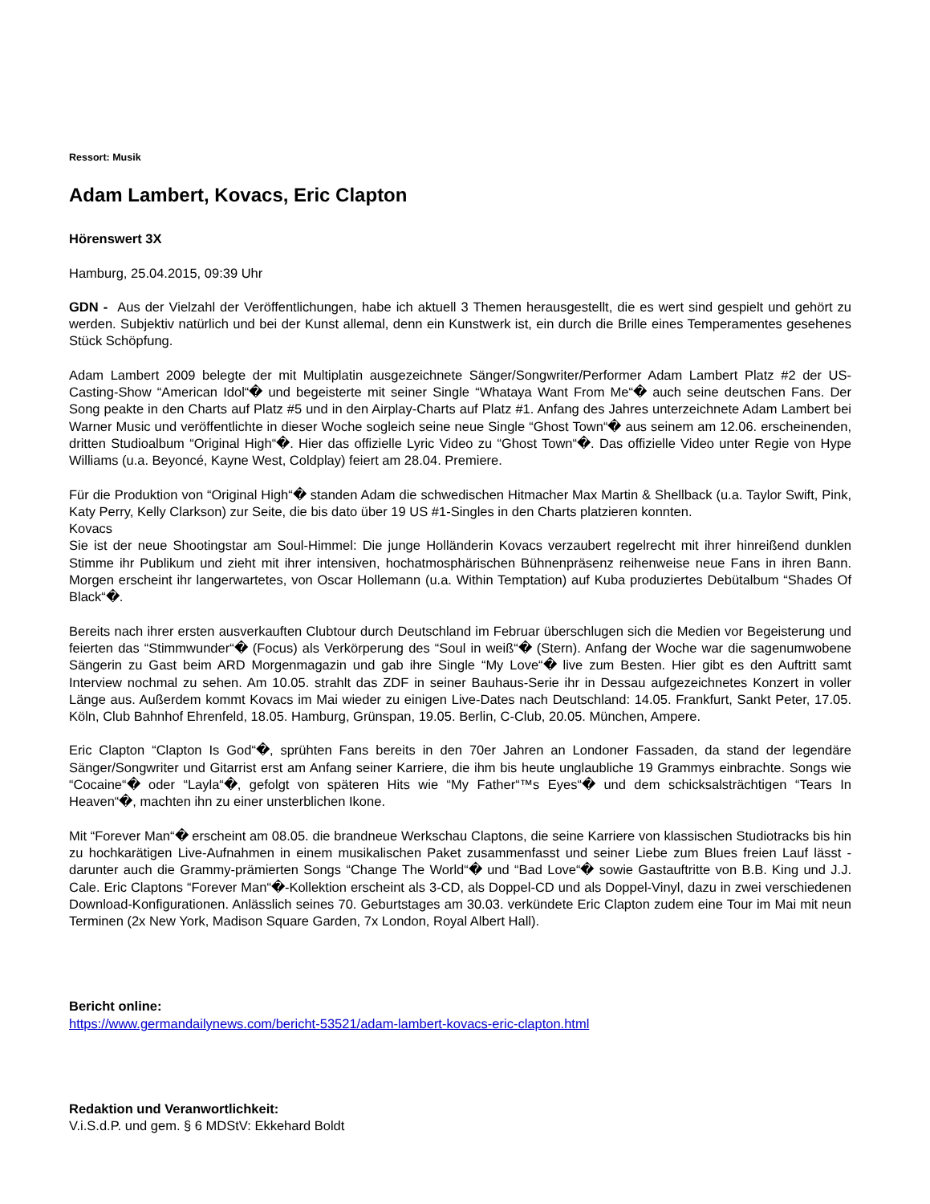Ressort: Musik
Adam Lambert, Kovacs, Eric Clapton
Hörenswert 3X
Hamburg, 25.04.2015, 09:39 Uhr
GDN - Aus der Vielzahl der Veröffentlichungen, habe ich aktuell 3 Themen herausgestellt, die es wert sind gespielt und gehört zu werden. Subjektiv natürlich und bei der Kunst allemal, denn ein Kunstwerk ist, ein durch die Brille eines Temperamentes gesehenes Stück Schöpfung.
Adam Lambert 2009 belegte der mit Multiplatin ausgezeichnete Sänger/Songwriter/Performer Adam Lambert Platz #2 der US-Casting-Show “American Idol“� und begeisterte mit seiner Single “Whataya Want From Me“� auch seine deutschen Fans. Der Song peakte in den Charts auf Platz #5 und in den Airplay-Charts auf Platz #1. Anfang des Jahres unterzeichnete Adam Lambert bei Warner Music und veröffentlichte in dieser Woche sogleich seine neue Single “Ghost Town“� aus seinem am 12.06. erscheinenden, dritten Studioalbum “Original High“�. Hier das offizielle Lyric Video zu “Ghost Town“�. Das offizielle Video unter Regie von Hype Williams (u.a. Beyoncé, Kayne West, Coldplay) feiert am 28.04. Premiere.
Für die Produktion von “Original High“� standen Adam die schwedischen Hitmacher Max Martin & Shellback (u.a. Taylor Swift, Pink, Katy Perry, Kelly Clarkson) zur Seite, die bis dato über 19 US #1-Singles in den Charts platzieren konnten.
Kovacs
Sie ist der neue Shootingstar am Soul-Himmel: Die junge Holländerin Kovacs verzaubert regelrecht mit ihrer hinreißend dunklen Stimme ihr Publikum und zieht mit ihrer intensiven, hochatmosphärischen Bühnenpräsenz reihenweise neue Fans in ihren Bann. Morgen erscheint ihr langerwartetes, von Oscar Hollemann (u.a. Within Temptation) auf Kuba produziertes Debütalbum “Shades Of Black“�.
Bereits nach ihrer ersten ausverkauften Clubtour durch Deutschland im Februar überschlugen sich die Medien vor Begeisterung und feierten das “Stimmwunder“� (Focus) als Verkörperung des “Soul in weiß“� (Stern). Anfang der Woche war die sagenumwobene Sängerin zu Gast beim ARD Morgenmagazin und gab ihre Single “My Love“� live zum Besten. Hier gibt es den Auftritt samt Interview nochmal zu sehen. Am 10.05. strahlt das ZDF in seiner Bauhaus-Serie ihr in Dessau aufgezeichnetes Konzert in voller Länge aus. Außerdem kommt Kovacs im Mai wieder zu einigen Live-Dates nach Deutschland: 14.05. Frankfurt, Sankt Peter, 17.05. Köln, Club Bahnhof Ehrenfeld, 18.05. Hamburg, Grünspan, 19.05. Berlin, C-Club, 20.05. München, Ampere.
Eric Clapton “Clapton Is God“�, sprühten Fans bereits in den 70er Jahren an Londoner Fassaden, da stand der legendäre Sänger/Songwriter und Gitarrist erst am Anfang seiner Karriere, die ihm bis heute unglaubliche 19 Grammys einbrachte. Songs wie “Cocaine“� oder “Layla“�, gefolgt von späteren Hits wie “My Father“™s Eyes“� und dem schicksalsträchtigen “Tears In Heaven“�, machten ihn zu einer unsterblichen Ikone.
Mit “Forever Man“� erscheint am 08.05. die brandneue Werkschau Claptons, die seine Karriere von klassischen Studiotracks bis hin zu hochkarätigen Live-Aufnahmen in einem musikalischen Paket zusammenfasst und seiner Liebe zum Blues freien Lauf lässt - darunter auch die Grammy-prämierten Songs “Change The World“� und “Bad Love“� sowie Gastauftritte von B.B. King und J.J. Cale. Eric Claptons “Forever Man“�-Kollektion erscheint als 3-CD, als Doppel-CD und als Doppel-Vinyl, dazu in zwei verschiedenen Download-Konfigurationen. Anlässlich seines 70. Geburtstages am 30.03. verkündete Eric Clapton zudem eine Tour im Mai mit neun Terminen (2x New York, Madison Square Garden, 7x London, Royal Albert Hall).
Bericht online:
https://www.germandailynews.com/bericht-53521/adam-lambert-kovacs-eric-clapton.html
Redaktion und Veranwortlichkeit:
V.i.S.d.P. und gem. § 6 MDStV: Ekkehard Boldt